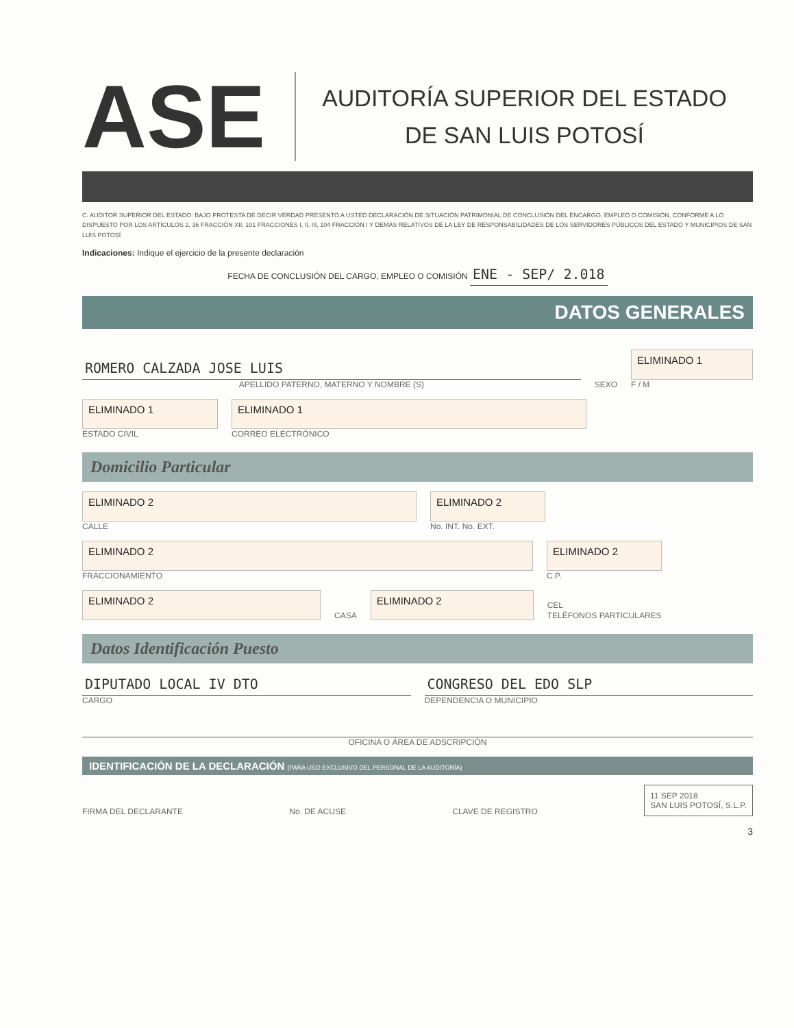ASE
AUDITORÍA SUPERIOR DEL ESTADO
DE SAN LUIS POTOSÍ
C. AUDITOR SUPERIOR DEL ESTADO: BAJO PROTESTA DE DECIR VERDAD PRESENTO A USTED DECLARACIÓN DE SITUACIÓN PATRIMONIAL DE CONCLUSIÓN DEL ENCARGO, EMPLEO O COMISIÓN, CONFORME A LO DISPUESTO POR LOS ARTÍCULOS 2, 36 FRACCIÓN XII, 101 FRACCIONES I, II, III, 104 FRACCIÓN I Y DEMÁS RELATIVOS DE LA LEY DE RESPONSABILIDADES DE LOS SERVIDORES PÚBLICOS DEL ESTADO Y MUNICIPIOS DE SAN LUIS POTOSÍ
Indicaciones: Indique el ejercicio de la presente declaración
FECHA DE CONCLUSIÓN DEL CARGO, EMPLEO O COMISIÓN ENE - SEP/ 2.018
DATOS GENERALES
ROMERO CALZADA JOSE LUIS
APELLIDO PATERNO, MATERNO Y NOMBRE (S)
SEXO
ELIMINADO 1
F / M
ELIMINADO 1
ESTADO CIVIL
ELIMINADO 1
CORREO ELECTRÓNICO
Domicilio Particular
ELIMINADO 2
CALLE
ELIMINADO 2
No. INT. No. EXT.
ELIMINADO 2
FRACCIONAMIENTO
ELIMINADO 2
C.P.
ELIMINADO 2
CASA
ELIMINADO 2
CEL
TELÉFONOS PARTICULARES
Datos Identificación Puesto
DIPUTADO LOCAL IV DTO
CARGO
CONGRESO DEL EDO SLP
DEPENDENCIA O MUNICIPIO
OFICINA O ÁREA DE ADSCRIPCIÓN
IDENTIFICACIÓN DE LA DECLARACIÓN (PARA USO EXCLUSIVO DEL PERSONAL DE LA AUDITORÍA)
FIRMA DEL DECLARANTE
No. DE ACUSE
CLAVE DE REGISTRO
11 SEP 2018
SAN LUIS POTOSÍ, S.L.P.
3